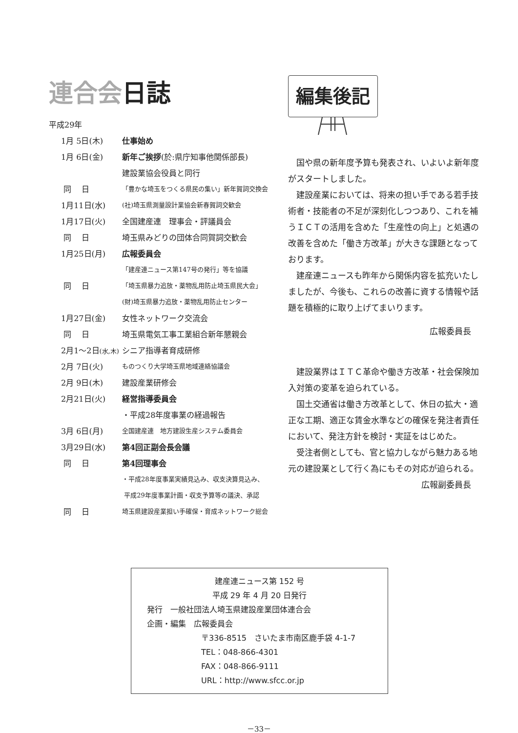連合会日誌
平成29年
| 1月 5日(木) | 仕事始め |
| 1月 6日(金) | 新年ご挨拶 (於:県庁知事他関係部長) |
| | 建設業協会役員と同行 |
| 同 日 | 「豊かな埼玉をつくる県民の集い」新年賀詞交換会 |
| 1月11日(水) | (社)埼玉県測量設計業協会新春賀詞交歓会 |
| 1月17日(火) | 全国建産連 理事会・評議員会 |
| 同 日 | 埼玉県みどりの団体合同賀詞交歓会 |
| 1月25日(月) | 広報委員会 |
| | 「建産連ニュース第147号の発行」等を協議 |
| 同 日 | 「埼玉県暴力追放・薬物乱用防止埼玉県民大会」 |
| | (財)埼玉県暴力追放・薬物乱用防止センター |
| 1月27日(金) | 女性ネットワーク交流会 |
| 同 日 | 埼玉県電気工事工業組合新年懇親会 |
| 2月1～2日 (水,木) | シニア指導者育成研修 |
| 2月 7日(火) | ものつくり大学埼玉県地域連絡協議会 |
| 2月 9日(木) | 建設産業研修会 |
| 2月21日(火) | 経営指導委員会 |
| | ・平成28年度事業の経過報告 |
| 3月 6日(月) | 全国建産連 地方建設生産システム委員会 |
| 3月29日(水) | 第4回正副会長会議 |
| 同 日 | 第4回理事会 |
| | ・平成28年度事業実績見込み、収支決算見込み、 |
| | 平成29年度事業計画・収支予算等の議決、承認 |
| 同 日 | 埼玉県建設産業担い手確保・育成ネットワーク総会 |
編集後記
国や県の新年度予算も発表され、いよいよ新年度がスタートしました。
建設産業においては、将来の担い手である若手技術者・技能者の不足が深刻化しつつあり、これを補うＩＣＴの活用を含めた「生産性の向上」と処遇の改善を含めた「働き方改革」が大きな課題となっております。
建産連ニュースも昨年から関係内容を拡充いたしましたが、今後も、これらの改善に資する情報や話題を積極的に取り上げてまいります。
広報委員長
建設業界はＩＴＣ革命や働き方改革・社会保険加入対策の変革を迫られている。
国土交通省は働き方改革として、休日の拡大・適正な工期、適正な賃金水準などの確保を発注者責任において、発注方針を検討・実証をはじめた。
受注者側としても、官と協力しながら魅力ある地元の建設業として行く為にもその対応が迫られる。
広報副委員長
建産連ニュース第 152 号
平成 29 年 4 月 20 日発行
発行　一般社団法人埼玉県建設産業団体連合会
企画・編集　広報委員会
〒336-8515　さいたま市南区鹿手袋 4-1-7
TEL：048-866-4301
FAX：048-866-9111
URL：http://www.sfcc.or.jp
－33－